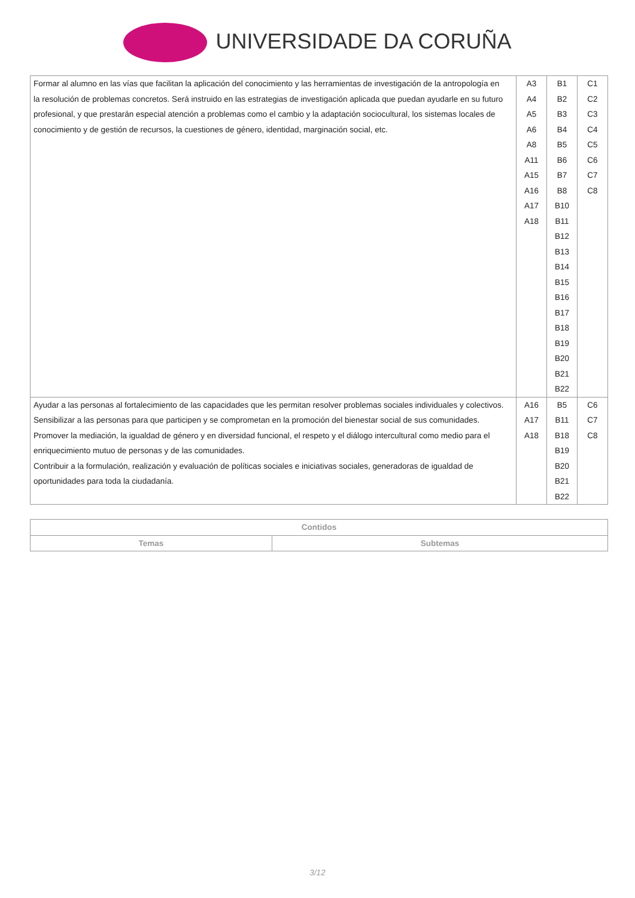UNIVERSIDADE DA CORUÑA
| Formar al alumno en las vías que facilitan la aplicación del conocimiento y las herramientas de investigación de la antropología en la resolución de problemas concretos. Será instruido en las estrategias de investigación aplicada que puedan ayudarle en su futuro profesional, y que prestarán especial atención a problemas como el cambio y la adaptación sociocultural, los sistemas locales de conocimiento y de gestión de recursos, la cuestiones de género, identidad, marginación social, etc. | A3 A4 A5 A6 A8 A11 A15 A16 A17 A18 | B1 B2 B3 B4 B5 B6 B7 B8 B10 B11 B12 B13 B14 B15 B16 B17 B18 B19 B20 B21 B22 | C1 C2 C3 C4 C5 C6 C7 C8 |
| Ayudar a las personas al fortalecimiento de las capacidades que les permitan resolver problemas sociales individuales y colectivos. Sensibilizar a las personas para que participen y se comprometan en la promoción del bienestar social de sus comunidades. Promover la mediación, la igualdad de género y en diversidad funcional, el respeto y el diálogo intercultural como medio para el enriquecimiento mutuo de personas y de las comunidades. Contribuir a la formulación, realización y evaluación de políticas sociales e iniciativas sociales, generadoras de igualdad de oportunidades para toda la ciudadanía. | A16 A17 A18 | B5 B11 B18 B19 B20 B21 B22 | C6 C7 C8 |
| Contidos | |
| --- | --- |
| Temas | Subtemas |
3/12